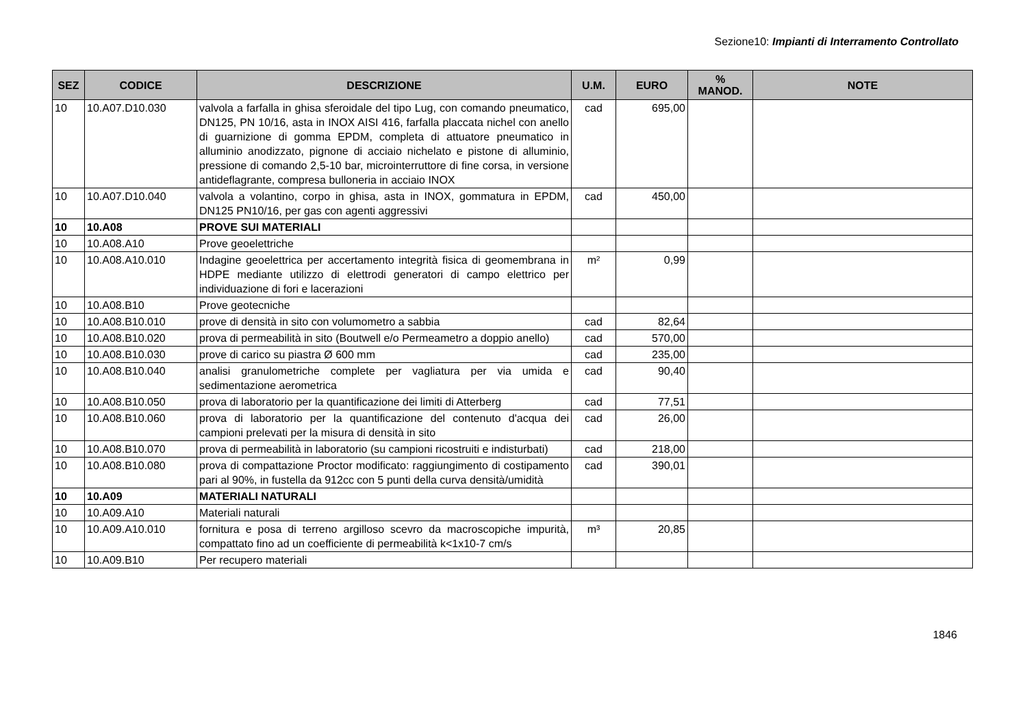Sezione10: Impianti di Interramento Controllato
| SEZ | CODICE | DESCRIZIONE | U.M. | EURO | % MANOD. | NOTE |
| --- | --- | --- | --- | --- | --- | --- |
| 10 | 10.A07.D10.030 | valvola a farfalla in ghisa sferoidale del tipo Lug, con comando pneumatico, DN125, PN 10/16, asta in INOX AISI 416, farfalla placcata nichel con anello di guarnizione di gomma EPDM, completa di attuatore pneumatico in alluminio anodizzato, pignone di acciaio nichelato e pistone di alluminio, pressione di comando 2,5-10 bar, microinterruttore di fine corsa, in versione antideflagrante, compresa bulloneria in acciaio INOX | cad | 695,00 | | |
| 10 | 10.A07.D10.040 | valvola a volantino, corpo in ghisa, asta in INOX, gommatura in EPDM, DN125 PN10/16, per gas con agenti aggressivi | cad | 450,00 | | |
| 10 | 10.A08 | PROVE SUI MATERIALI | | | | |
| 10 | 10.A08.A10 | Prove geoelettriche | | | | |
| 10 | 10.A08.A10.010 | Indagine geoelettrica per accertamento integrità fisica di geomembrana in HDPE mediante utilizzo di elettrodi generatori di campo elettrico per individuazione di fori e lacerazioni | m² | 0,99 | | |
| 10 | 10.A08.B10 | Prove geotecniche | | | | |
| 10 | 10.A08.B10.010 | prove di densità in sito con volumometro a sabbia | cad | 82,64 | | |
| 10 | 10.A08.B10.020 | prova di permeabilità in sito (Boutwell e/o Permeametro a doppio anello) | cad | 570,00 | | |
| 10 | 10.A08.B10.030 | prove di carico su piastra Ø 600 mm | cad | 235,00 | | |
| 10 | 10.A08.B10.040 | analisi granulometriche complete per vagliatura per via umida e sedimentazione aerometrica | cad | 90,40 | | |
| 10 | 10.A08.B10.050 | prova di laboratorio per la quantificazione dei limiti di Atterberg | cad | 77,51 | | |
| 10 | 10.A08.B10.060 | prova di laboratorio per la quantificazione del contenuto d'acqua dei campioni prelevati per la misura di densità in sito | cad | 26,00 | | |
| 10 | 10.A08.B10.070 | prova di permeabilità in laboratorio (su campioni ricostruiti e indisturbati) | cad | 218,00 | | |
| 10 | 10.A08.B10.080 | prova di compattazione Proctor modificato: raggiungimento di costipamento pari al 90%, in fustella da 912cc con 5 punti della curva densità/umidità | cad | 390,01 | | |
| 10 | 10.A09 | MATERIALI NATURALI | | | | |
| 10 | 10.A09.A10 | Materiali naturali | | | | |
| 10 | 10.A09.A10.010 | fornitura e posa di terreno argilloso scevro da macroscopiche impurità, compattato fino ad un coefficiente di permeabilità k<1x10-7 cm/s | m³ | 20,85 | | |
| 10 | 10.A09.B10 | Per recupero materiali | | | | |
1846